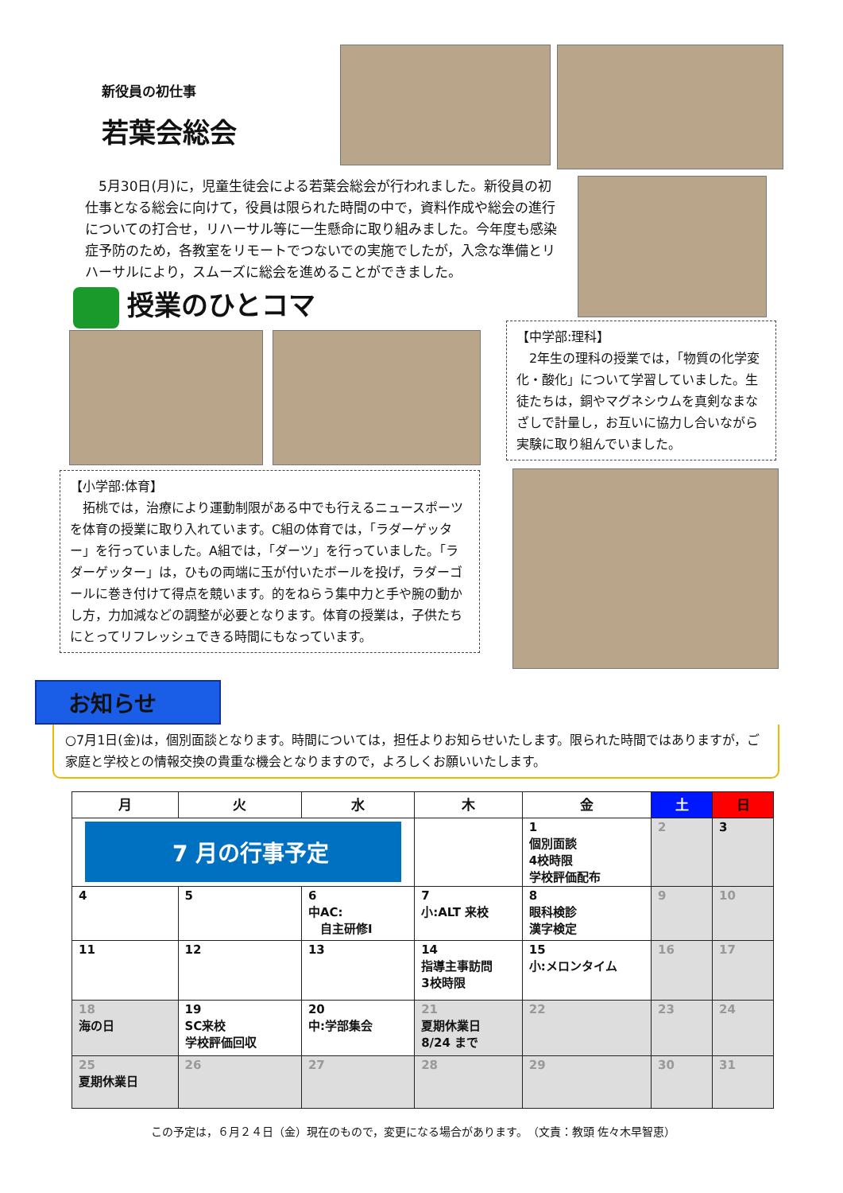新役員の初仕事
若葉会総会
5月30日(月)に，児童生徒会による若葉会総会が行われました。新役員の初仕事となる総会に向けて，役員は限られた時間の中で，資料作成や総会の進行についての打合せ，リハーサル等に一生懸命に取り組みました。今年度も感染症予防のため，各教室をリモートでつないでの実施でしたが，入念な準備とリハーサルにより，スムーズに総会を進めることができました。
授業のひとコマ
【小学部:体育】
　拓桃では，治療により運動制限がある中でも行えるニュースポーツを体育の授業に取り入れています。C組の体育では，「ラダーゲッター」を行っていました。A組では，「ダーツ」を行っていました。「ラダーゲッター」は，ひもの両端に玉が付いたボールを投げ，ラダーゴールに巻き付けて得点を競います。的をねらう集中力と手や腕の動かし方，力加減などの調整が必要となります。体育の授業は，子供たちにとってリフレッシュできる時間にもなっています。
【中学部:理科】
　2年生の理科の授業では，「物質の化学変化・酸化」について学習していました。生徒たちは，銅やマグネシウムを真剣なまなざしで計量し，お互いに協力し合いながら実験に取り組んでいました。
お知らせ
○7月1日(金)は，個別面談となります。時間については，担任よりお知らせいたします。限られた時間ではありますが，ご家庭と学校との情報交換の貴重な機会となりますので，よろしくお願いいたします。
| 月 | 火 | 水 | 木 | 金 | 土 | 日 |
| --- | --- | --- | --- | --- | --- | --- |
| 7 月の行事予定 | | | | 1 個別面談 4校時限 学校評価配布 | 2 | 3 |
| 4 | 5 | 6 中AC: 自主研修Ⅰ | 7 小:ALT 来校 | 8 眼科検診 漢字検定 | 9 | 10 |
| 11 | 12 | 13 | 14 指導主事訪問 3校時限 | 15 小:メロンタイム | 16 | 17 |
| 18 海の日 | 19 SC来校 学校評価回収 | 20 中:学部集会 | 21 夏期休業日 8/24 まで | 22 | 23 | 24 |
| 25 夏期休業日 | 26 | 27 | 28 | 29 | 30 | 31 |
この予定は，６月２４日（金）現在のもので，変更になる場合があります。　（文責：教頭 佐々木早智恵）